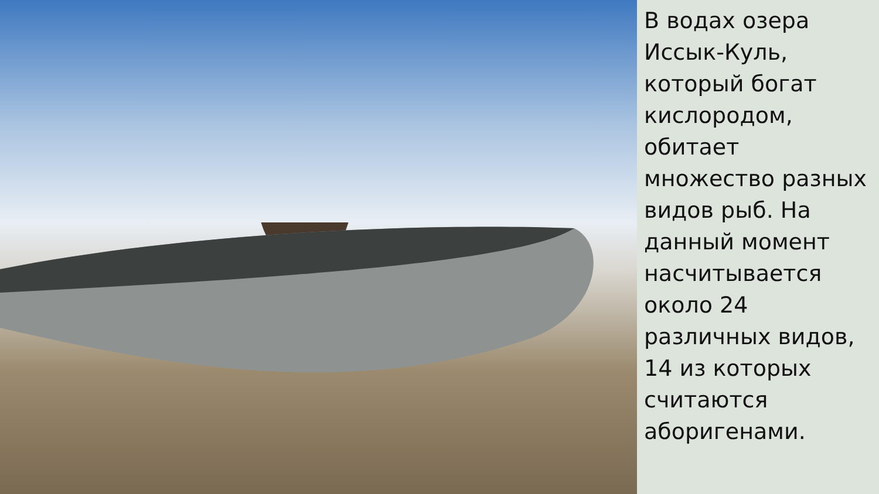В водах озера Иссык-Куль, который богат кислородом, обитает множество разных видов рыб. На данный момент насчитывается около 24 различных видов, 14 из которых считаются аборигенами.